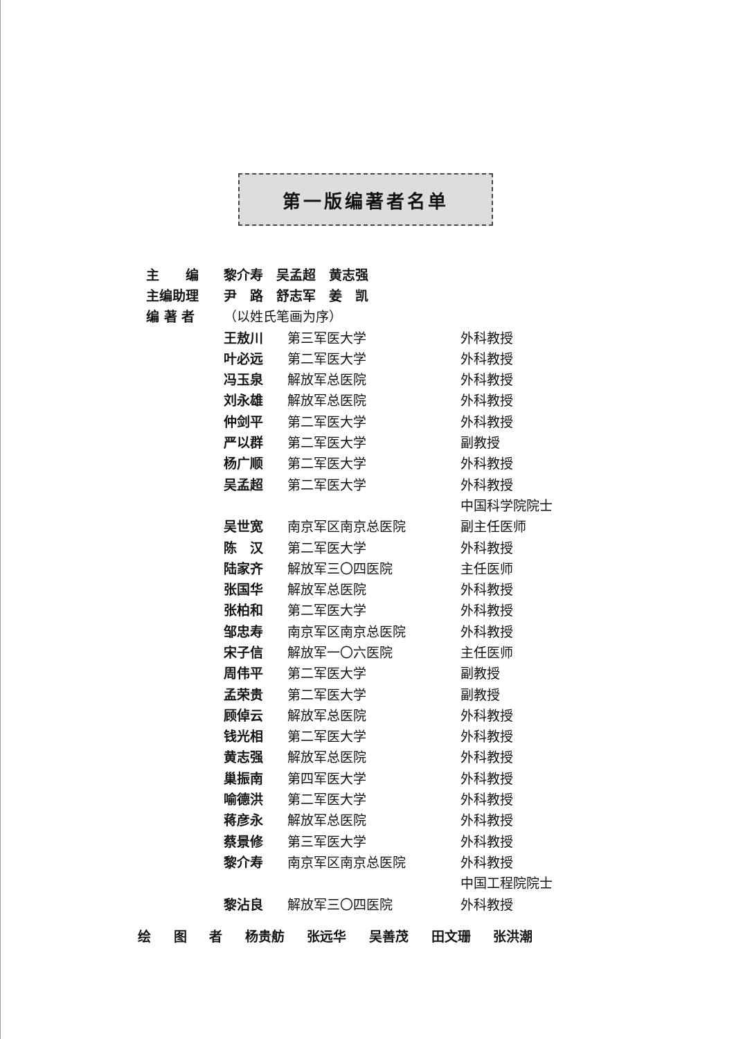第一版编著者名单
| 主 编 | 黎介寿 吴孟超 黄志强 | | |
| 主编助理 | 尹 路 舒志军 姜 凯 | | |
| 编 著 者 | （以姓氏笔画为序） | | |
| | 王敖川 | 第三军医大学 | 外科教授 |
| | 叶必远 | 第二军医大学 | 外科教授 |
| | 冯玉泉 | 解放军总医院 | 外科教授 |
| | 刘永雄 | 解放军总医院 | 外科教授 |
| | 仲剑平 | 第二军医大学 | 外科教授 |
| | 严以群 | 第二军医大学 | 副教授 |
| | 杨广顺 | 第二军医大学 | 外科教授 |
| | 吴孟超 | 第二军医大学 | 外科教授 |
| | | | 中国科学院院士 |
| | 吴世宽 | 南京军区南京总医院 | 副主任医师 |
| | 陈 汉 | 第二军医大学 | 外科教授 |
| | 陆家齐 | 解放军三〇四医院 | 主任医师 |
| | 张国华 | 解放军总医院 | 外科教授 |
| | 张柏和 | 第二军医大学 | 外科教授 |
| | 邹忠寿 | 南京军区南京总医院 | 外科教授 |
| | 宋子信 | 解放军一〇六医院 | 主任医师 |
| | 周伟平 | 第二军医大学 | 副教授 |
| | 孟荣贵 | 第二军医大学 | 副教授 |
| | 顾倬云 | 解放军总医院 | 外科教授 |
| | 钱光相 | 第二军医大学 | 外科教授 |
| | 黄志强 | 解放军总医院 | 外科教授 |
| | 巢振南 | 第四军医大学 | 外科教授 |
| | 喻德洪 | 第二军医大学 | 外科教授 |
| | 蒋彦永 | 解放军总医院 | 外科教授 |
| | 蔡景修 | 第三军医大学 | 外科教授 |
| | 黎介寿 | 南京军区南京总医院 | 外科教授 |
| | | | 中国工程院院士 |
| | 黎沾良 | 解放军三〇四医院 | 外科教授 |
绘 图 者 杨贵舫 张远华 吴善茂 田文珊 张洪潮